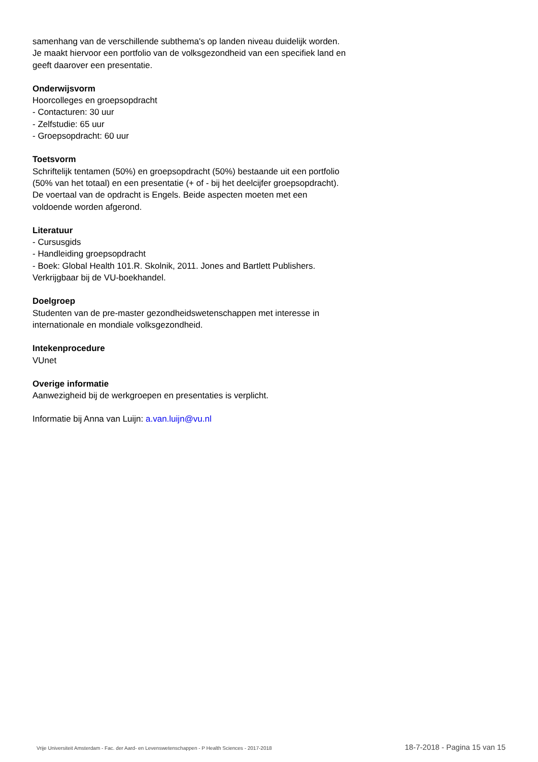samenhang van de verschillende subthema's op landen niveau duidelijk worden. Je maakt hiervoor een portfolio van de volksgezondheid van een specifiek land en geeft daarover een presentatie.
Onderwijsvorm
Hoorcolleges en groepsopdracht
- Contacturen: 30 uur
- Zelfstudie: 65 uur
- Groepsopdracht: 60 uur
Toetsvorm
Schriftelijk tentamen (50%) en groepsopdracht (50%) bestaande uit een portfolio (50% van het totaal) en een presentatie (+ of - bij het deelcijfer groepsopdracht).
De voertaal van de opdracht is Engels. Beide aspecten moeten met een voldoende worden afgerond.
Literatuur
- Cursusgids
- Handleiding groepsopdracht
- Boek: Global Health 101.R. Skolnik, 2011. Jones and Bartlett Publishers. Verkrijgbaar bij de VU-boekhandel.
Doelgroep
Studenten van de pre-master gezondheidswetenschappen met interesse in internationale en mondiale volksgezondheid.
Intekenprocedure
VUnet
Overige informatie
Aanwezigheid bij de werkgroepen en presentaties is verplicht.
Informatie bij Anna van Luijn: a.van.luijn@vu.nl
Vrije Universiteit Amsterdam - Fac. der Aard- en Levenswetenschappen - P Health Sciences - 2017-2018 18-7-2018 - Pagina 15 van 15